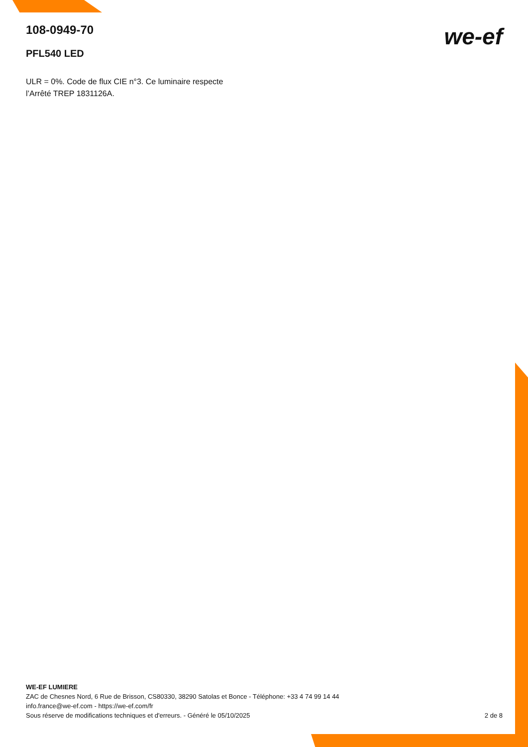108-0949-70
PFL540 LED
we-ef
ULR = 0%. Code de flux CIE n°3. Ce luminaire respecte
l’Arrêté TREP 1831126A.
WE-EF LUMIERE
ZAC de Chesnes Nord, 6 Rue de Brisson, CS80330, 38290 Satolas et Bonce - Téléphone: +33 4 74 99 14 44
info.france@we-ef.com - https://we-ef.com/fr
Sous réserve de modifications techniques et d'erreurs. - Généré le 05/10/2025
2 de 8